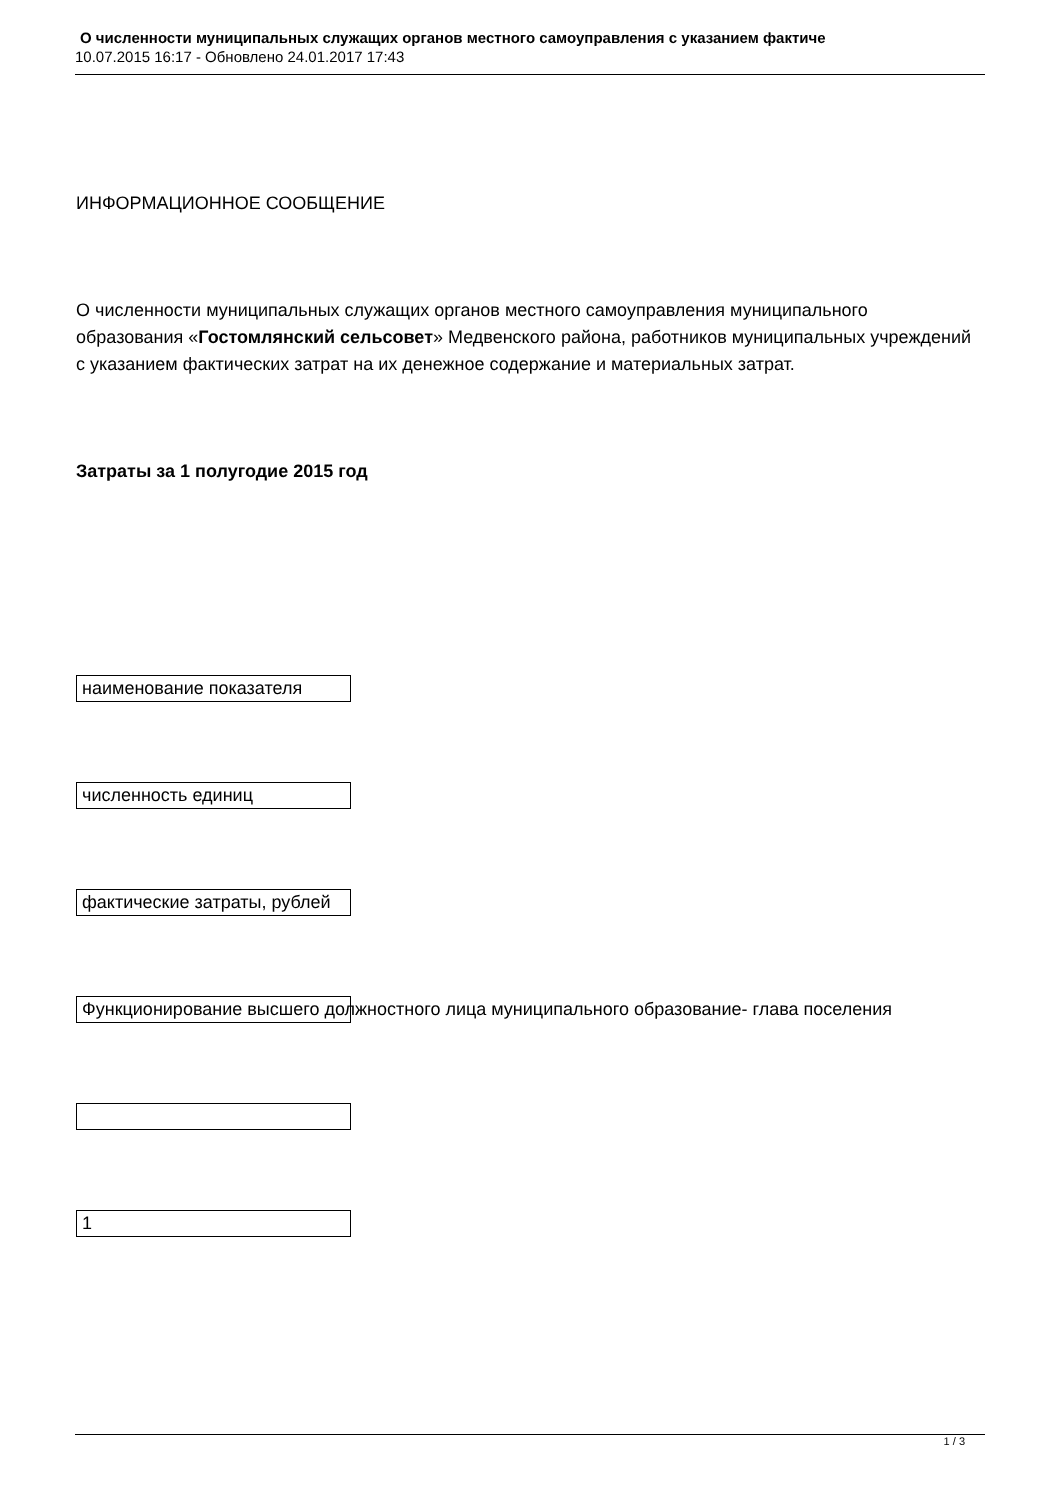О численности муниципальных служащих органов местного самоуправления с указанием фактиче
10.07.2015 16:17 - Обновлено 24.01.2017 17:43
ИНФОРМАЦИОННОЕ СООБЩЕНИЕ
О численности муниципальных служащих органов местного самоуправления муниципального образования «Гостомлянский сельсовет» Медвенского района, работников муниципальных учреждений с указанием фактических затрат на их денежное содержание и материальных затрат.
Затраты за 1 полугодие 2015 год
наименование показателя
численность единиц
фактические затраты, рублей
Функционирование высшего должностного лица муниципального образование- глава поселения
1
1 / 3